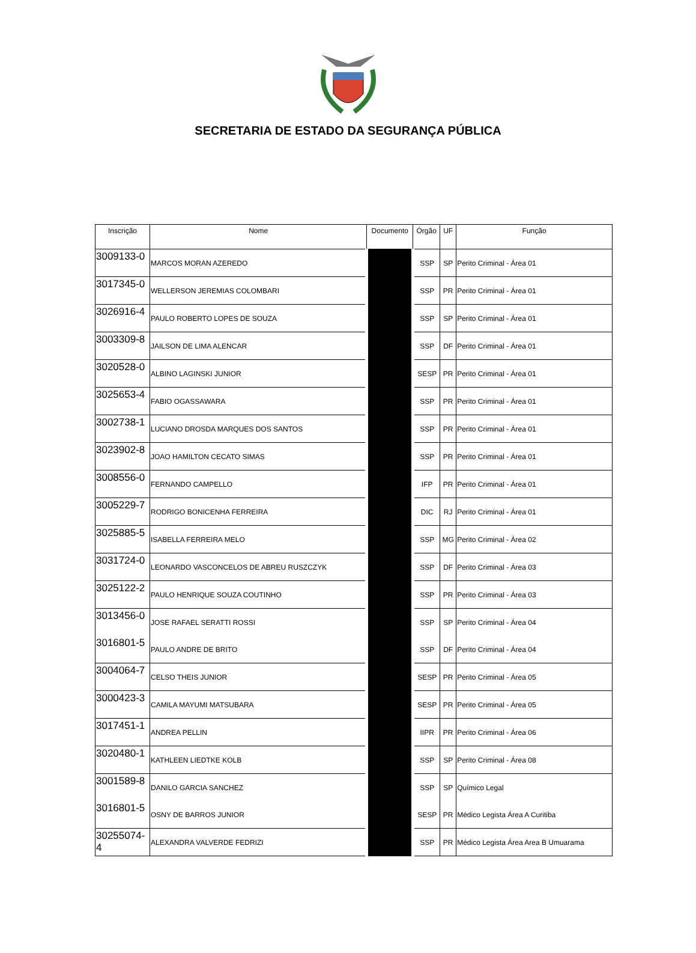SECRETARIA DE ESTADO DA SEGURANÇA PÚBLICA
| Inscrição | Nome | Documento | Órgão | UF | Função |
| --- | --- | --- | --- | --- | --- |
| 3009133-0 | MARCOS MORAN AZEREDO | | SSP | SP | Perito Criminal - Área 01 |
| 3017345-0 | WELLERSON JEREMIAS COLOMBARI | | SSP | PR | Perito Criminal - Área 01 |
| 3026916-4 | PAULO ROBERTO LOPES DE SOUZA | | SSP | SP | Perito Criminal - Área 01 |
| 3003309-8 | JAILSON DE LIMA ALENCAR | | SSP | DF | Perito Criminal - Área 01 |
| 3020528-0 | ALBINO LAGINSKI JUNIOR | | SESP | PR | Perito Criminal - Área 01 |
| 3025653-4 | FABIO OGASSAWARA | | SSP | PR | Perito Criminal - Área 01 |
| 3002738-1 | LUCIANO DROSDA MARQUES DOS SANTOS | | SSP | PR | Perito Criminal - Área 01 |
| 3023902-8 | JOAO HAMILTON CECATO SIMAS | | SSP | PR | Perito Criminal - Área 01 |
| 3008556-0 | FERNANDO CAMPELLO | | IFP | PR | Perito Criminal - Área 01 |
| 3005229-7 | RODRIGO BONICENHA FERREIRA | | DIC | RJ | Perito Criminal - Área 01 |
| 3025885-5 | ISABELLA FERREIRA MELO | | SSP | MG | Perito Criminal - Área 02 |
| 3031724-0 | LEONARDO VASCONCELOS DE ABREU RUSZCZYK | | SSP | DF | Perito Criminal - Área 03 |
| 3025122-2 | PAULO HENRIQUE SOUZA COUTINHO | | SSP | PR | Perito Criminal - Área 03 |
| 3013456-0 | JOSE RAFAEL SERATTI ROSSI | | SSP | SP | Perito Criminal - Área 04 |
| 3016801-5 | PAULO ANDRE DE BRITO | | SSP | DF | Perito Criminal - Área 04 |
| 3004064-7 | CELSO THEIS JUNIOR | | SESP | PR | Perito Criminal - Área 05 |
| 3000423-3 | CAMILA MAYUMI MATSUBARA | | SESP | PR | Perito Criminal - Área 05 |
| 3017451-1 | ANDREA PELLIN | | IIPR | PR | Perito Criminal - Área 06 |
| 3020480-1 | KATHLEEN LIEDTKE KOLB | | SSP | SP | Perito Criminal - Área 08 |
| 3001589-8 | DANILO GARCIA SANCHEZ | | SSP | SP | Químico Legal |
| 3016801-5 | OSNY DE BARROS JUNIOR | | SESP | PR | Médico Legista Área A Curitiba |
| 30255074-4 | ALEXANDRA VALVERDE FEDRIZI | | SSP | PR | Médico Legista Área Area B Umuarama |